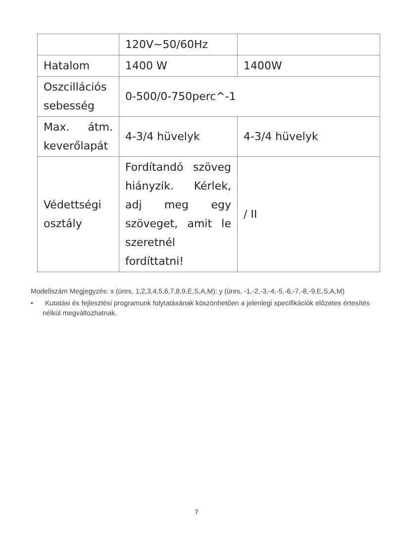| | 120V~50/60Hz | |
| Hatalom | 1400 W | 1400W |
| Oszcillációs sebesség | 0-500/0-750perc^-1 | |
| Max. átm. keverőlapát | 4-3/4 hüvelyk | 4-3/4 hüvelyk |
| Védettségi osztály | Fordítandó szöveg hiányzik. Kérlek, adj meg egy szöveget, amit le szeretnél fordíttatni! | / II |
Modellszám Megjegyzés: x (üres, 1,2,3,4,5,6,7,8,9,E,S,A,M); y (üres, -1,-2,-3,-4,-5,-6,-7,-8,-9,E,S,A,M)
• Kutatási és fejlesztési programunk folytatásának köszönhetően a jelenlegi specifikációk előzetes értesítés nélkül megváltozhatnak.
7